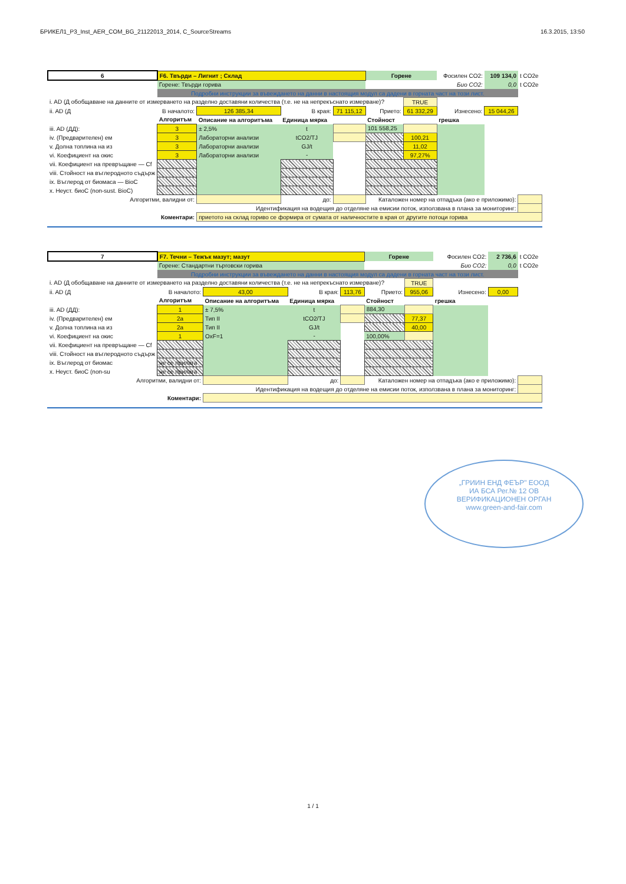БРИКЕЛ1_P3_Inst_AER_COM_BG_21122013_2014, C_SourceStreams 16.3.2015, 13:50
| 6 | F6. Твърди – Лигнит ; Склад | | | | Горене | | Фосилен CO2: | 109 134,0 | t CO2e |
| | Горене: Твърди горива | | | | | | Био CO2: | 0,0 | t CO2e |
| | Подробни инструкции за въвеждането на данни в настоящия модул са дадени в горната част на този лист. | | | | | | | | |
| i. AD (Д обобщаване на данните от измерването на разделно доставяни количества (т.е. не на непрекъснато измерване)? | | | | | | TRUE | | | |
| ii. AD (Д | В началото: | 126 385,34 | В края: | 71 115,12 | Прието: | 61 332,29 | Изнесено: | 15 044,26 | |
| | Алгоритъм | Описание на алгоритъма | Единица мярка | | Стойност | | грешка | | |
| iii. AD (ДД): | 3 | ± 2,5% | t | | 101 558,25 | | | | |
| iv. (Предварителен) ем | 3 | Лабораторни анализи | tCO2/TJ | | | 100,21 | | | |
| v. Долна топлина на из | 3 | Лабораторни анализи | GJ/t | | | 11,02 | | | |
| vi. Коефициент на окис | 3 | Лабораторни анализи | - | | | 97,27% | | | |
| vii. Коефициент на превръщане — Cf | | | | | | | | | |
| viii. Стойност на въглеродното съдърж | | | | | | | | | |
| ix. Въглерод от биомаса — BioC | | | | | | | | | |
| x. Неуст. биоС (non-sust. BioC) | | | | | | | | | |
| Алгоритми, валидни от: | | | до: | | Каталожен номер на отпадъка (ако е приложимо): | | | | |
| Идентификация на водещия до отделяне на емисии поток, използвана в плана за мониторинг: | | | | | | | | | |
| Коментари: | | приетото на склад гориво се формира от сумата от наличностите в края от другите потоци горива | | | | | | | |
| 7 | F7. Течни – Тежък мазут; мазут | | | | Горене | | Фосилен CO2: | 2 736,6 | t CO2e |
| | Горене: Стандартни търговски горива | | | | | | Био CO2: | 0,0 | t CO2e |
| | Подробни инструкции за въвеждането на данни в настоящия модул са дадени в горната част на този лист. | | | | | | | | |
| i. AD (Д обобщаване на данните от измерването на разделно доставяни количества (т.е. не на непрекъснато измерване)? | | | | | | TRUE | | | |
| ii. AD (Д | В началото: | 43,00 | В края: | 113,76 | Прието: | 955,06 | Изнесено: | 0,00 | |
| | Алгоритъм | Описание на алгоритъма | Единица мярка | | Стойност | | грешка | | |
| iii. AD (ДД): | 1 | ± 7,5% | t | | 884,30 | | | | |
| iv. (Предварителен) ем | 2a | Тип II | tCO2/TJ | | | 77,37 | | | |
| v. Долна топлина на из | 2a | Тип II | GJ/t | | | 40,00 | | | |
| vi. Коефициент на окис | 1 | OxF=1 | - | | 100,00% | | | | |
| vii. Коефициент на превръщане — Cf | | | | | | | | | |
| viii. Стойност на въглеродното съдърж | | | | | | | | | |
| ix. Въглерод от биомас | не се прилага | | | | | | | | |
| x. Неуст. биоС (non-su | не се прилага | | | | | | | | |
| Алгоритми, валидни от: | | | до: | | Каталожен номер на отпадъка (ако е приложимо): | | | | |
| Идентификация на водещия до отделяне на емисии поток, използвана в плана за мониторинг: | | | | | | | | | |
| Коментари: | | | | | | | | | |
„ГРИИН ЕНД ФЕЪР" ЕООД
ИА БСА Рег.№ 12 ОВ
ВЕРИФИКАЦИОНЕН ОРГАН
www.green-and-fair.com
1 / 1